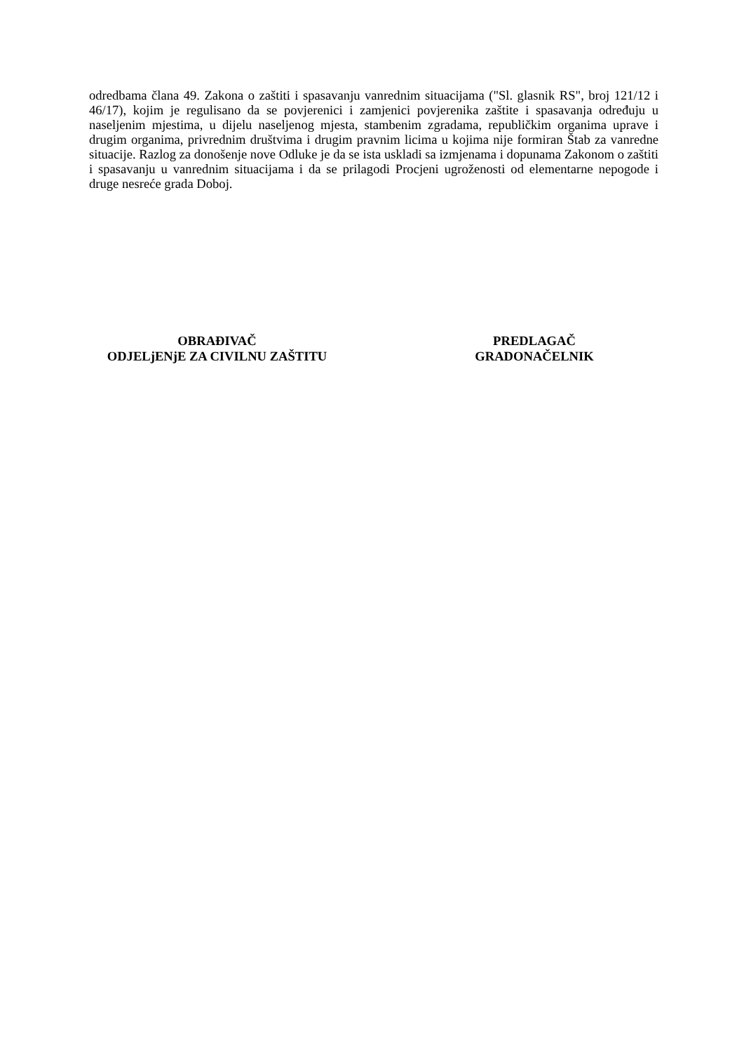odredbama člana 49. Zakona o zaštiti i spasavanju vanrednim situacijama ("Sl. glasnik RS", broj 121/12 i 46/17), kojim je regulisano da se povjerenici i zamjenici povjerenika zaštite i spasavanja određuju u naseljenim mjestima, u dijelu naseljenog mjesta, stambenim zgradama, republičkim organima uprave i drugim organima, privrednim društvima i drugim pravnim licima u kojima nije formiran Štab za vanredne situacije. Razlog za donošenje nove Odluke je da se ista uskladi sa izmjenama i dopunama Zakonom o zaštiti i spasavanju u vanrednim situacijama i da se prilagodi Procjeni ugroženosti od elementarne nepogode i druge nesreće grada Doboj.
OBRAĐIVAČ
ODJELjENjE ZA CIVILNU ZAŠTITU
PREDLAGAČ
GRADONAČELNIK